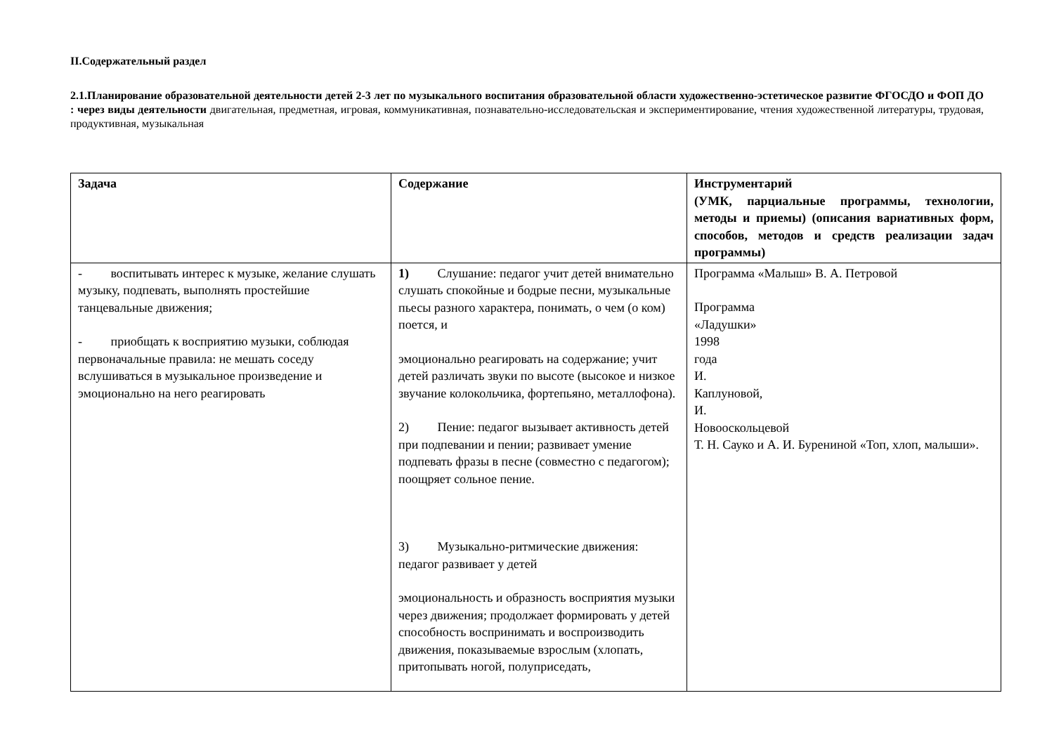II.Содержательный раздел
2.1.Планирование образовательной деятельности детей 2-3 лет по музыкального воспитания образовательной области художественно-эстетическое развитие ФГОСДО и ФОП ДО : через виды деятельности двигательная, предметная, игровая, коммуникативная, познавательно-исследовательская и экспериментирование, чтения художественной литературы, трудовая, продуктивная, музыкальная
| Задача | Содержание | Инструментарий (УМК, парциальные программы, технологии, методы и приемы) (описания вариативных форм, способов, методов и средств реализации задач программы) |
| --- | --- | --- |
| - воспитывать интерес к музыке, желание слушать музыку, подпевать, выполнять простейшие танцевальные движения; - приобщать к восприятию музыки, соблюдая первоначальные правила: не мешать соседу вслушиваться в музыкальное произведение и эмоционально на него реагировать | 1) Слушание: педагог учит детей внимательно слушать спокойные и бодрые песни, музыкальные пьесы разного характера, понимать, о чем (о ком) поется, и эмоционально реагировать на содержание; учит детей различать звуки по высоте (высокое и низкое звучание колокольчика, фортепьяно, металлофона). 2) Пение: педагог вызывает активность детей при подпевании и пении; развивает умение подпевать фразы в песне (совместно с педагогом); поощряет сольное пение. 3) Музыкально-ритмические движения: педагог развивает у детей эмоциональность и образность восприятия музыки через движения; продолжает формировать у детей способность воспринимать и воспроизводить движения, показываемые взрослым (хлопать, притопывать ногой, полуприседать, | Программа «Малыш» В. А. Петровой Программа «Ладушки» 1998 года И. Каплуновой, И. Новооскольцевой Т. Н. Сауко и А. И. Бурениной «Топ, хлоп, малыши». |